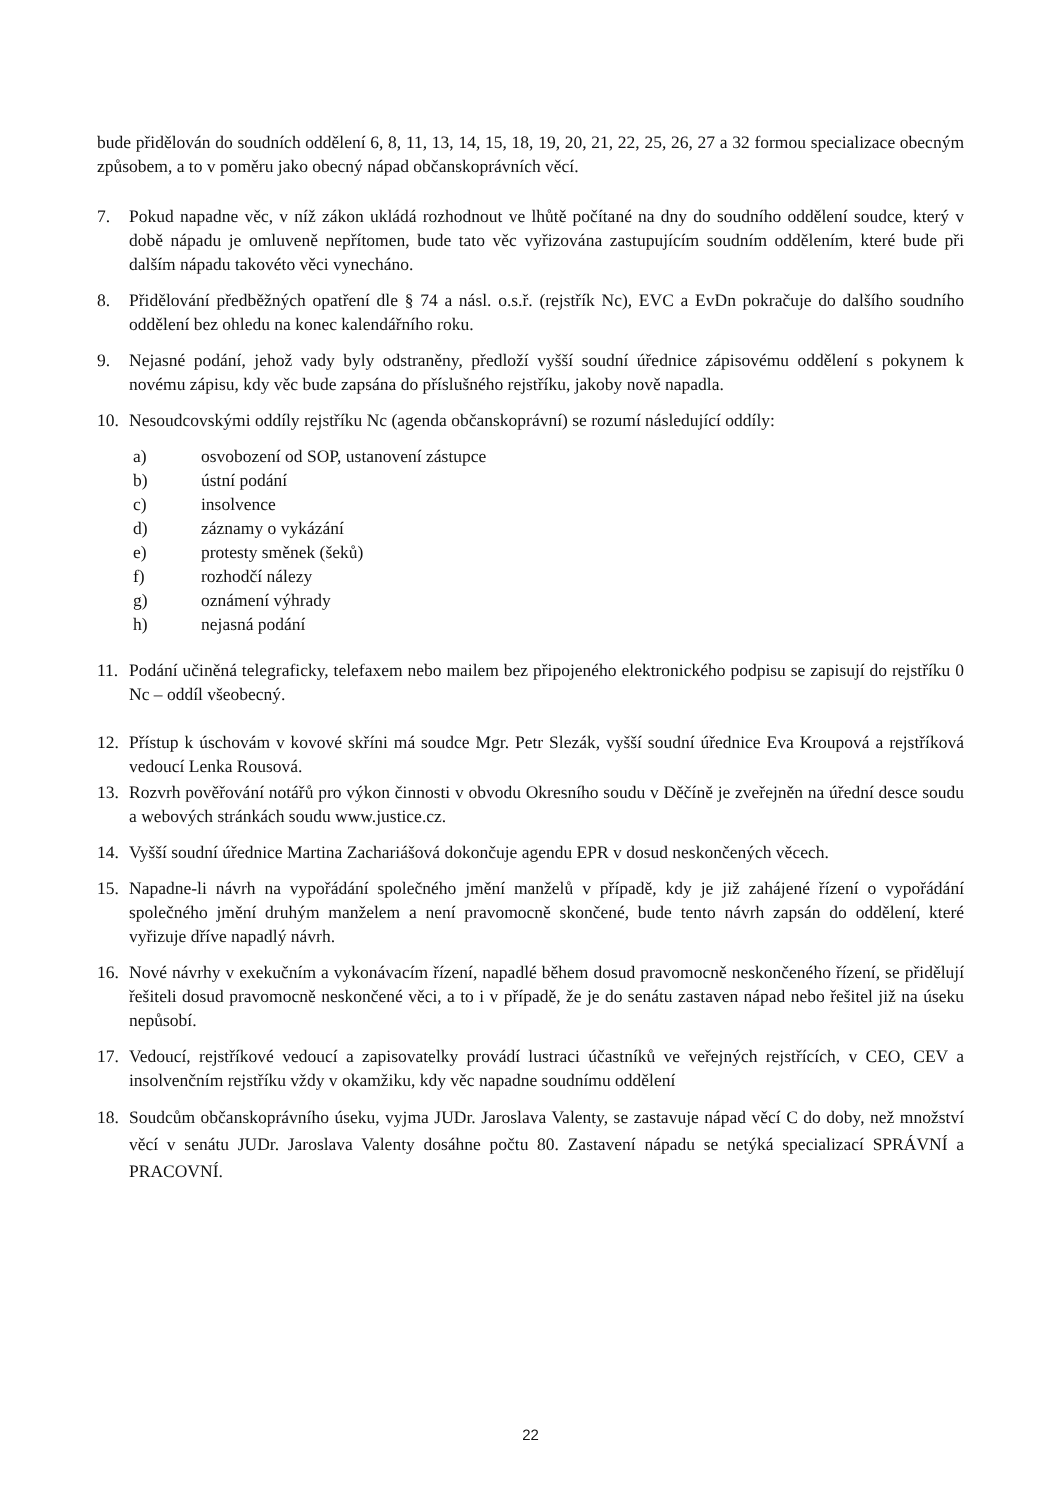bude přidělován do soudních oddělení 6, 8, 11, 13, 14, 15, 18, 19, 20, 21, 22, 25, 26, 27 a 32 formou specializace obecným způsobem, a to v poměru jako obecný nápad občanskoprávních věcí.
7. Pokud napadne věc, v níž zákon ukládá rozhodnout ve lhůtě počítané na dny do soudního oddělení soudce, který v době nápadu je omluveně nepřítomen, bude tato věc vyřizována zastupujícím soudním oddělením, které bude při dalším nápadu takovéto věci vynecháno.
8. Přidělování předběžných opatření dle § 74 a násl. o.s.ř. (rejstřík Nc), EVC a EvDn pokračuje do dalšího soudního oddělení bez ohledu na konec kalendářního roku.
9. Nejasné podání, jehož vady byly odstraněny, předloží vyšší soudní úřednice zápisovému oddělení s pokynem k novému zápisu, kdy věc bude zapsána do příslušného rejstříku, jakoby nově napadla.
10. Nesoudcovskými oddíly rejstříku Nc (agenda občanskoprávní) se rozumí následující oddíly:
a) osvobození od SOP, ustanovení zástupce
b) ústní podání
c) insolvence
d) záznamy o vykázání
e) protesty směnek (šeků)
f) rozhodčí nálezy
g) oznámení výhrady
h) nejasná podání
11. Podání učiněná telegraficky, telefaxem nebo mailem bez připojeného elektronického podpisu se zapisují do rejstříku 0 Nc – oddíl všeobecný.
12. Přístup k úschovám v kovové skříni má soudce Mgr. Petr Slezák, vyšší soudní úřednice Eva Kroupová a rejstříková vedoucí Lenka Rousová.
13. Rozvrh pověřování notářů pro výkon činnosti v obvodu Okresního soudu v Děčíně je zveřejněn na úřední desce soudu a webových stránkách soudu www.justice.cz.
14. Vyšší soudní úřednice Martina Zachariášová dokončuje agendu EPR v dosud neskončených věcech.
15. Napadne-li návrh na vypořádání společného jmění manželů v případě, kdy je již zahájené řízení o vypořádání společného jmění druhým manželem a není pravomocně skončené, bude tento návrh zapsán do oddělení, které vyřizuje dříve napadlý návrh.
16. Nové návrhy v exekučním a vykonávacím řízení, napadlé během dosud pravomocně neskončeného řízení, se přidělují řešiteli dosud pravomocně neskončené věci, a to i v případě, že je do senátu zastaven nápad nebo řešitel již na úseku nepůsobí.
17. Vedoucí, rejstříkové vedoucí a zapisovatelky provádí lustraci účastníků ve veřejných rejstřících, v CEO, CEV a insolvenčním rejstříku vždy v okamžiku, kdy věc napadne soudnímu oddělení
18. Soudcům občanskoprávního úseku, vyjma JUDr. Jaroslava Valenty, se zastavuje nápad věcí C do doby, než množství věcí v senátu JUDr. Jaroslava Valenty dosáhne počtu 80. Zastavení nápadu se netýká specializací SPRÁVNÍ a PRACOVNÍ.
22